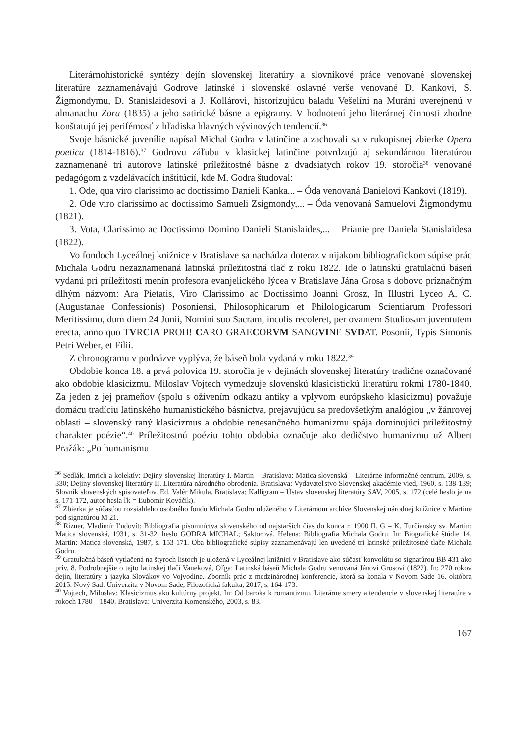Literárnohistorické syntézy dejín slovenskej literatúry a slovníkové práce venované slovenskej literatúre zaznamenávajú Godrove latinské i slovenské oslavné verše venované D. Kankovi, S. Žigmondymu, D. Stanislaidesovi a J. Kollárovi, historizujúcu baladu Vešelíni na Muráni uverejnenú v almanachu Zora (1835) a jeho satirické básne a epigramy. V hodnotení jeho literárnej činnosti zhodne konštatujú jej perifémosť z hľadiska hlavných vývinových tendencií.<sup>36</sup>
Svoje básnické juvenílie napísal Michal Godra v latinčine a zachovali sa v rukopisnej zbierke Opera poetica (1814-1816).<sup>37</sup> Godrovu záľubu v klasickej latinčine potvrdzujú aj sekundárnou literatúrou zaznamenané tri autorove latinské príležitostné básne z dvadsiatych rokov 19. storočia<sup>38</sup> venované pedagógom z vzdelávacích inštitúcií, kde M. Godra študoval:
1. Ode, qua viro clarissimo ac doctissimo Danieli Kanka... – Óda venovaná Danielovi Kankovi (1819).
2. Ode viro clarissimo ac doctissimo Samueli Zsigmondy,... – Óda venovaná Samuelovi Žigmondymu (1821).
3. Vota, Clarissimo ac Doctissimo Domino Danieli Stanislaides,... – Prianie pre Daniela Stanislaidesa (1822).
Vo fondoch Lyceálnej knižnice v Bratislave sa nachádza doteraz v nijakom bibliografickom súpise prác Michala Godru nezaznamenaná latinská príležitostná tlač z roku 1822. Ide o latinskú gratulačnú báseň vydanú pri príležitosti menín profesora evanjelického lýcea v Bratislave Jána Grosa s dobovo príznačným dlhým názvom: Ara Pietatis, Viro Clarissimo ac Doctissimo Joanni Grosz, In Illustri Lyceo A. C. (Augustanae Confessionis) Posoniensi, Philosophicarum et Philologicarum Scientiarum Professori Meritissimo, dum diem 24 Junii, Nomini suo Sacram, incolis recoleret, per ovantem Studiosam juventutem erecta, anno quo TVRCIA PROH! CARO GRAECORVM SANGVINE SVDAT. Posonii, Typis Simonis Petri Weber, et Filii.
Z chronogramu v podnázve vyplýva, že báseň bola vydaná v roku 1822.<sup>39</sup>
Obdobie konca 18. a prvá polovica 19. storočia je v dejinách slovenskej literatúry tradične označované ako obdobie klasicizmu. Miloslav Vojtech vymedzuje slovenskú klasicistickú literatúru rokmi 1780-1840. Za jeden z jej prameňov (spolu s oživením odkazu antiky a vplyvom európskeho klasicizmu) považuje domácu tradíciu latinského humanistického básnictva, prejavujúcu sa predovšetkým analógiou „v žánrovej oblasti – slovenský raný klasicizmus a obdobie renesančného humanizmu spája dominujúci príležitostný charakter poézie“.<sup>40</sup> Príležitostnú poéziu tohto obdobia označuje ako dedičstvo humanizmu už Albert Pražák: „Po humanismu
<sup>36</sup> Sedlák, Imrich a kolektív: Dejiny slovenskej literatúry I. Martin – Bratislava: Matica slovenská – Literárne informačné centrum, 2009, s. 330; Dejiny slovenskej literatúry II. Literatúra národného obrodenia. Bratislava: Vydavateľstvo Slovenskej akadémie vied, 1960, s. 138-139; Slovník slovenských spisovateľov. Ed. Valér Mikula. Bratislava: Kalligram – Ústav slovenskej literatúry SAV, 2005, s. 172 (celé heslo je na s. 171-172, autor hesla ľk = Ľubomír Kováčik).
<sup>37</sup> Zbierka je súčasťou rozsiahleho osobného fondu Michala Godru uloženého v Literárnom archíve Slovenskej národnej knižnice v Martine pod signatúrou M 21.
<sup>38</sup> Rizner, Vladimír Ľudovít: Bibliografia písomníctva slovenského od najstarších čias do konca r. 1900 II. G – K. Turčiansky sv. Martin: Matica slovenská, 1931, s. 31-32, heslo GODRA MICHAL; Saktorová, Helena: Bibliografia Michala Godru. In: Biografické štúdie 14. Martin: Matica slovenská, 1987, s. 153-171. Oba bibliografické súpisy zaznamenávajú len uvedené tri latinské príležitostné tlače Michala Godru.
<sup>39</sup> Gratulačná báseň vytlačená na štyroch listoch je uložená v Lyceálnej knižnici v Bratislave ako súčasť konvolútu so signatúrou BB 431 ako prív. 8. Podrobnejšie o tejto latinskej tlači Vaneková, Oľga: Latinská báseň Michala Godru venovaná Jánovi Grosovi (1822). In: 270 rokov dejín, literatúry a jazyka Slovákov vo Vojvodine. Zborník prác z medzinárodnej konferencie, ktorá sa konala v Novom Sade 16. októbra 2015. Nový Sad: Univerzita v Novom Sade, Filozofická fakulta, 2017, s. 164-173.
<sup>40</sup> Vojtech, Miloslav: Klasicizmus ako kultúrny projekt. In: Od baroka k romantizmu. Literárne smery a tendencie v slovenskej literatúre v rokoch 1780 – 1840. Bratislava: Univerzita Komenského, 2003, s. 83.
167